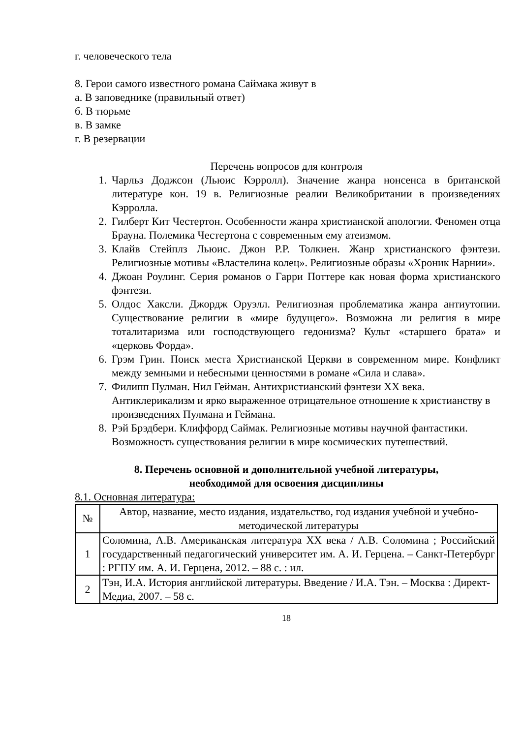г. человеческого тела
8. Герои самого известного романа Саймака живут в
а. В заповеднике (правильный ответ)
б. В тюрьме
в. В замке
г. В резервации
Перечень вопросов для контроля
1. Чарльз Доджсон (Льюис Кэрролл). Значение жанра нонсенса в британской литературе кон. 19 в. Религиозные реалии Великобритании в произведениях Кэрролла.
2. Гилберт Кит Честертон. Особенности жанра христианской апологии. Феномен отца Брауна. Полемика Честертона с современным ему атеизмом.
3. Клайв Стейплз Льюис. Джон Р.Р. Толкиен. Жанр христианского фэнтези. Религиозные мотивы «Властелина колец». Религиозные образы «Хроник Нарнии».
4. Джоан Роулинг. Серия романов о Гарри Поттере как новая форма христианского фэнтези.
5. Олдос Хаксли. Джордж Оруэлл. Религиозная проблематика жанра антиутопии. Существование религии в «мире будущего». Возможна ли религия в мире тоталитаризма или господствующего гедонизма? Культ «старшего брата» и «церковь Форда».
6. Грэм Грин. Поиск места Христианской Церкви в современном мире. Конфликт между земными и небесными ценностями в романе «Сила и слава».
7. Филипп Пулман. Нил Гейман. Антихристианский фэнтези XX века. Антиклерикализм и ярко выраженное отрицательное отношение к христианству в произведениях Пулмана и Геймана.
8. Рэй Брэдбери. Клиффорд Саймак. Религиозные мотивы научной фантастики. Возможность существования религии в мире космических путешествий.
8. Перечень основной и дополнительной учебной литературы,
необходимой для освоения дисциплины
8.1. Основная литература:
| № | Автор, название, место издания, издательство, год издания учебной и учебно-методической литературы |
| --- | --- |
| 1 | Соломина, А.В. Американская литература XX века / А.В. Соломина ; Российский государственный педагогический университет им. А. И. Герцена. – Санкт-Петербург : РГПУ им. А. И. Герцена, 2012. – 88 с. : ил. |
| 2 | Тэн, И.А. История английской литературы. Введение / И.А. Тэн. – Москва : Директ-Медиа, 2007. – 58 с. |
18